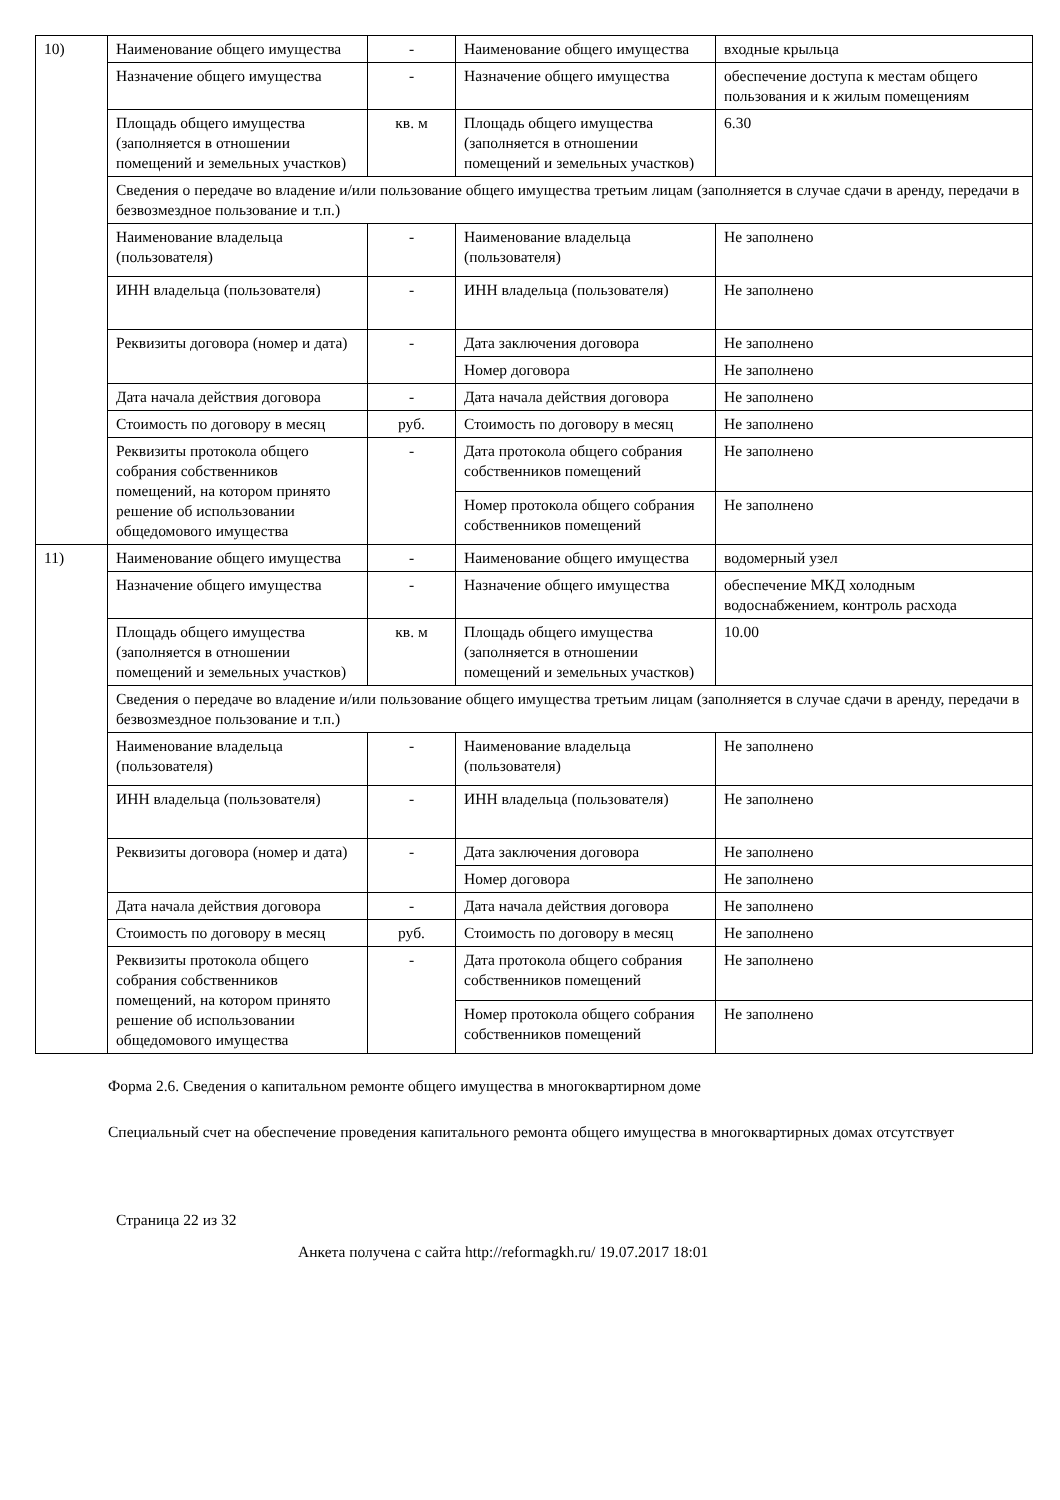| 10) | Наименование общего имущества | - | Наименование общего имущества | входные крыльца |
| | Назначение общего имущества | - | Назначение общего имущества | обеспечение доступа к местам общего пользования и к жилым помещениям |
| | Площадь общего имущества (заполняется в отношении помещений и земельных участков) | кв. м | Площадь общего имущества (заполняется в отношении помещений и земельных участков) | 6.30 |
| | Сведения о передаче во владение и/или пользование общего имущества третьим лицам (заполняется в случае сдачи в аренду, передачи в безвозмездное пользование и т.п.) | | | |
| | Наименование владельца (пользователя) | - | Наименование владельца (пользователя) | Не заполнено |
| | ИНН владельца (пользователя) | - | ИНН владельца (пользователя) | Не заполнено |
| | Реквизиты договора (номер и дата) | - | Дата заключения договора | Не заполнено |
| | | | Номер договора | Не заполнено |
| | Дата начала действия договора | - | Дата начала действия договора | Не заполнено |
| | Стоимость по договору в месяц | руб. | Стоимость по договору в месяц | Не заполнено |
| | Реквизиты протокола общего собрания собственников помещений, на котором принято решение об использовании общедомового имущества | - | Дата протокола общего собрания собственников помещений | Не заполнено |
| | | | Номер протокола общего собрания собственников помещений | Не заполнено |
| 11) | Наименование общего имущества | - | Наименование общего имущества | водомерный узел |
| | Назначение общего имущества | - | Назначение общего имущества | обеспечение МКД холодным водоснабжением, контроль расхода |
| | Площадь общего имущества (заполняется в отношении помещений и земельных участков) | кв. м | Площадь общего имущества (заполняется в отношении помещений и земельных участков) | 10.00 |
| | Сведения о передаче во владение и/или пользование общего имущества третьим лицам (заполняется в случае сдачи в аренду, передачи в безвозмездное пользование и т.п.) | | | |
| | Наименование владельца (пользователя) | - | Наименование владельца (пользователя) | Не заполнено |
| | ИНН владельца (пользователя) | - | ИНН владельца (пользователя) | Не заполнено |
| | Реквизиты договора (номер и дата) | - | Дата заключения договора | Не заполнено |
| | | | Номер договора | Не заполнено |
| | Дата начала действия договора | - | Дата начала действия договора | Не заполнено |
| | Стоимость по договору в месяц | руб. | Стоимость по договору в месяц | Не заполнено |
| | Реквизиты протокола общего собрания собственников помещений, на котором принято решение об использовании общедомового имущества | - | Дата протокола общего собрания собственников помещений | Не заполнено |
| | | | Номер протокола общего собрания собственников помещений | Не заполнено |
Форма 2.6. Сведения о капитальном ремонте общего имущества в многоквартирном доме
Специальный счет на обеспечение проведения капитального ремонта общего имущества в многоквартирных домах отсутствует
Страница 22 из 32
Анкета получена с сайта http://reformagkh.ru/ 19.07.2017 18:01